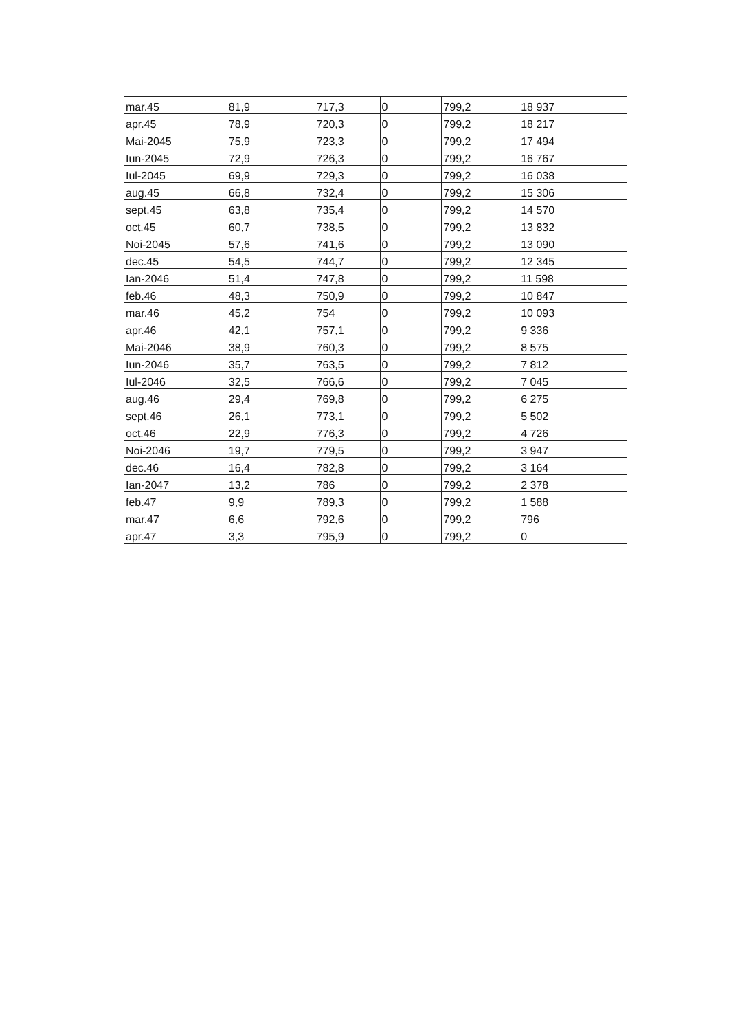| mar.45 | 81,9 | 717,3 | 0 | 799,2 | 18 937 |
| apr.45 | 78,9 | 720,3 | 0 | 799,2 | 18 217 |
| Mai-2045 | 75,9 | 723,3 | 0 | 799,2 | 17 494 |
| Iun-2045 | 72,9 | 726,3 | 0 | 799,2 | 16 767 |
| Iul-2045 | 69,9 | 729,3 | 0 | 799,2 | 16 038 |
| aug.45 | 66,8 | 732,4 | 0 | 799,2 | 15 306 |
| sept.45 | 63,8 | 735,4 | 0 | 799,2 | 14 570 |
| oct.45 | 60,7 | 738,5 | 0 | 799,2 | 13 832 |
| Noi-2045 | 57,6 | 741,6 | 0 | 799,2 | 13 090 |
| dec.45 | 54,5 | 744,7 | 0 | 799,2 | 12 345 |
| Ian-2046 | 51,4 | 747,8 | 0 | 799,2 | 11 598 |
| feb.46 | 48,3 | 750,9 | 0 | 799,2 | 10 847 |
| mar.46 | 45,2 | 754 | 0 | 799,2 | 10 093 |
| apr.46 | 42,1 | 757,1 | 0 | 799,2 | 9 336 |
| Mai-2046 | 38,9 | 760,3 | 0 | 799,2 | 8 575 |
| Iun-2046 | 35,7 | 763,5 | 0 | 799,2 | 7 812 |
| Iul-2046 | 32,5 | 766,6 | 0 | 799,2 | 7 045 |
| aug.46 | 29,4 | 769,8 | 0 | 799,2 | 6 275 |
| sept.46 | 26,1 | 773,1 | 0 | 799,2 | 5 502 |
| oct.46 | 22,9 | 776,3 | 0 | 799,2 | 4 726 |
| Noi-2046 | 19,7 | 779,5 | 0 | 799,2 | 3 947 |
| dec.46 | 16,4 | 782,8 | 0 | 799,2 | 3 164 |
| Ian-2047 | 13,2 | 786 | 0 | 799,2 | 2 378 |
| feb.47 | 9,9 | 789,3 | 0 | 799,2 | 1 588 |
| mar.47 | 6,6 | 792,6 | 0 | 799,2 | 796 |
| apr.47 | 3,3 | 795,9 | 0 | 799,2 | 0 |